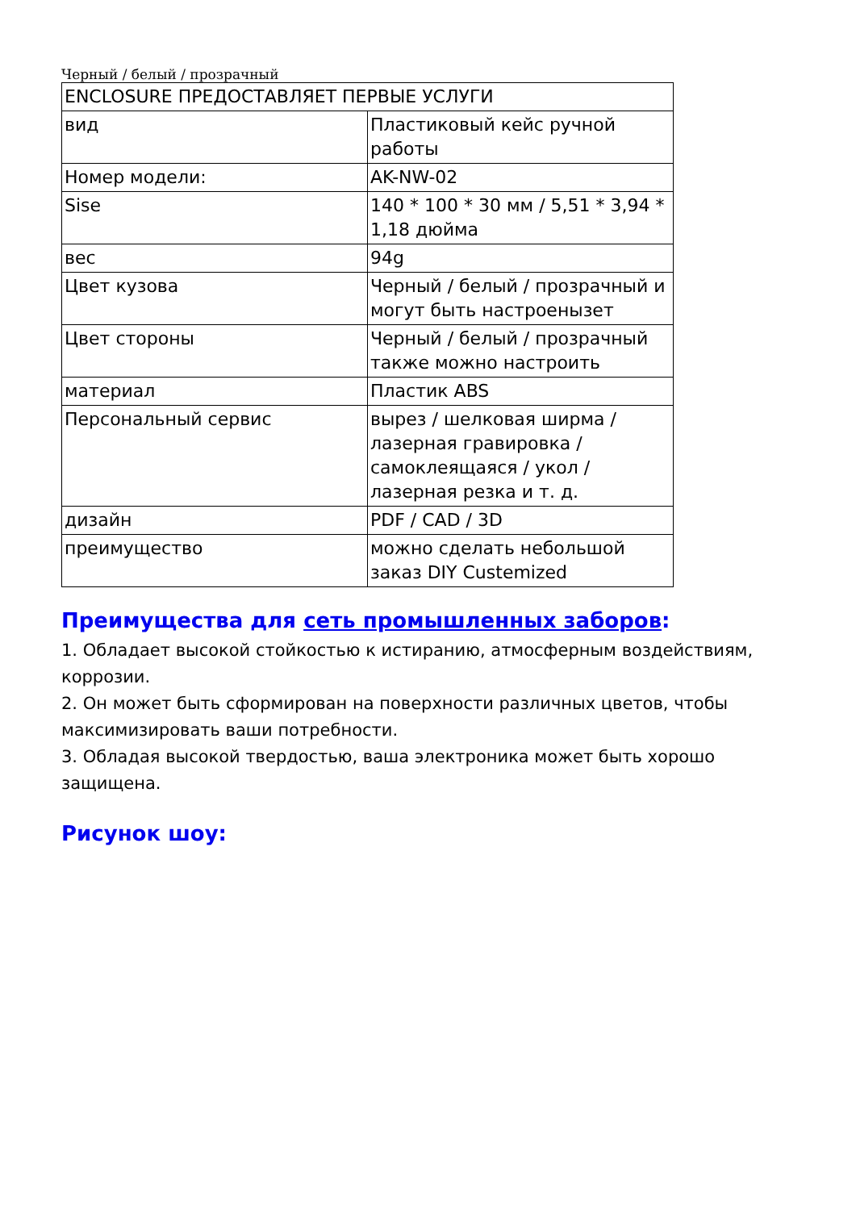Черный / белый / прозрачный
| ENCLOSURE ПРЕДОСТАВЛЯЕТ ПЕРВЫЕ УСЛУГИ | |
| вид | Пластиковый кейс ручной работы |
| Номер модели: | AK-NW-02 |
| Sise | 140 * 100 * 30 мм / 5,51 * 3,94 * 1,18 дюйма |
| вес | 94g |
| Цвет кузова | Черный / белый / прозрачный и могут быть настроеныз­ет |
| Цвет стороны | Черный / белый / прозрачный также можно настроить |
| материал | Пластик ABS |
| Персональный сервис | вырез / шелковая ширма / лазерная гравировка / самоклеящаяся / укол / лазерная резка и т. д. |
| дизайн | PDF / CAD / 3D |
| преимущество | можно сделать небольшой заказ DIY Custemized |
Преимущества для сеть промышленных заборов:
1. Обладает высокой стойкостью к истиранию, атмосферным воздействиям, коррозии.
2. Он может быть сформирован на поверхности различных цветов, чтобы максимизировать ваши потребности.
3. Обладая высокой твердостью, ваша электроника может быть хорошо защищена.
Рисунок шоу: